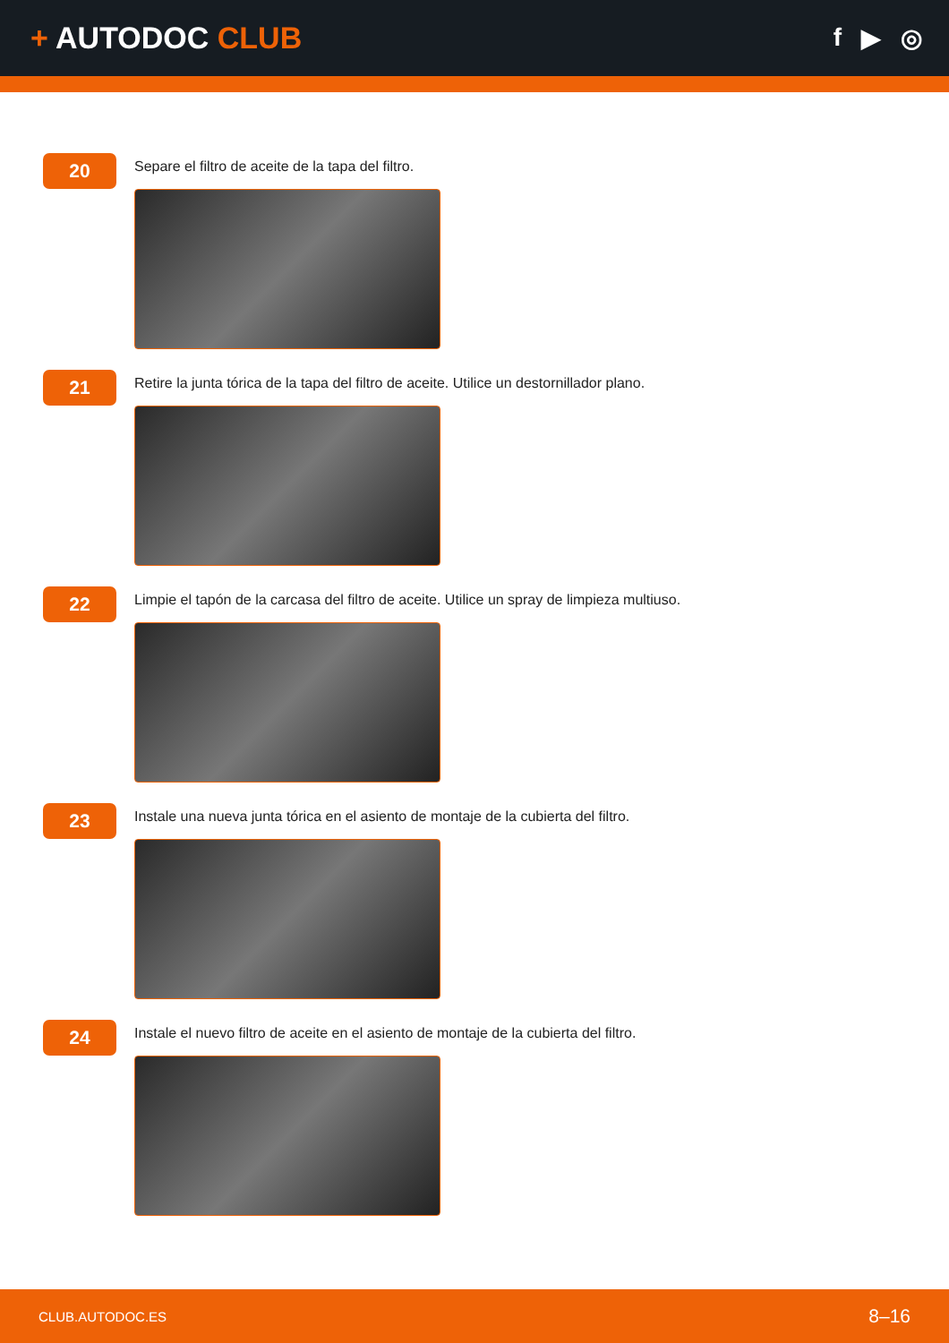+ AUTODOC CLUB
f ▶ ◎
20
Separe el filtro de aceite de la tapa del filtro.
21
Retire la junta tórica de la tapa del filtro de aceite. Utilice un destornillador plano.
22
Limpie el tapón de la carcasa del filtro de aceite. Utilice un spray de limpieza multiuso.
23
Instale una nueva junta tórica en el asiento de montaje de la cubierta del filtro.
24
Instale el nuevo filtro de aceite en el asiento de montaje de la cubierta del filtro.
CLUB.AUTODOC.ES 8–16